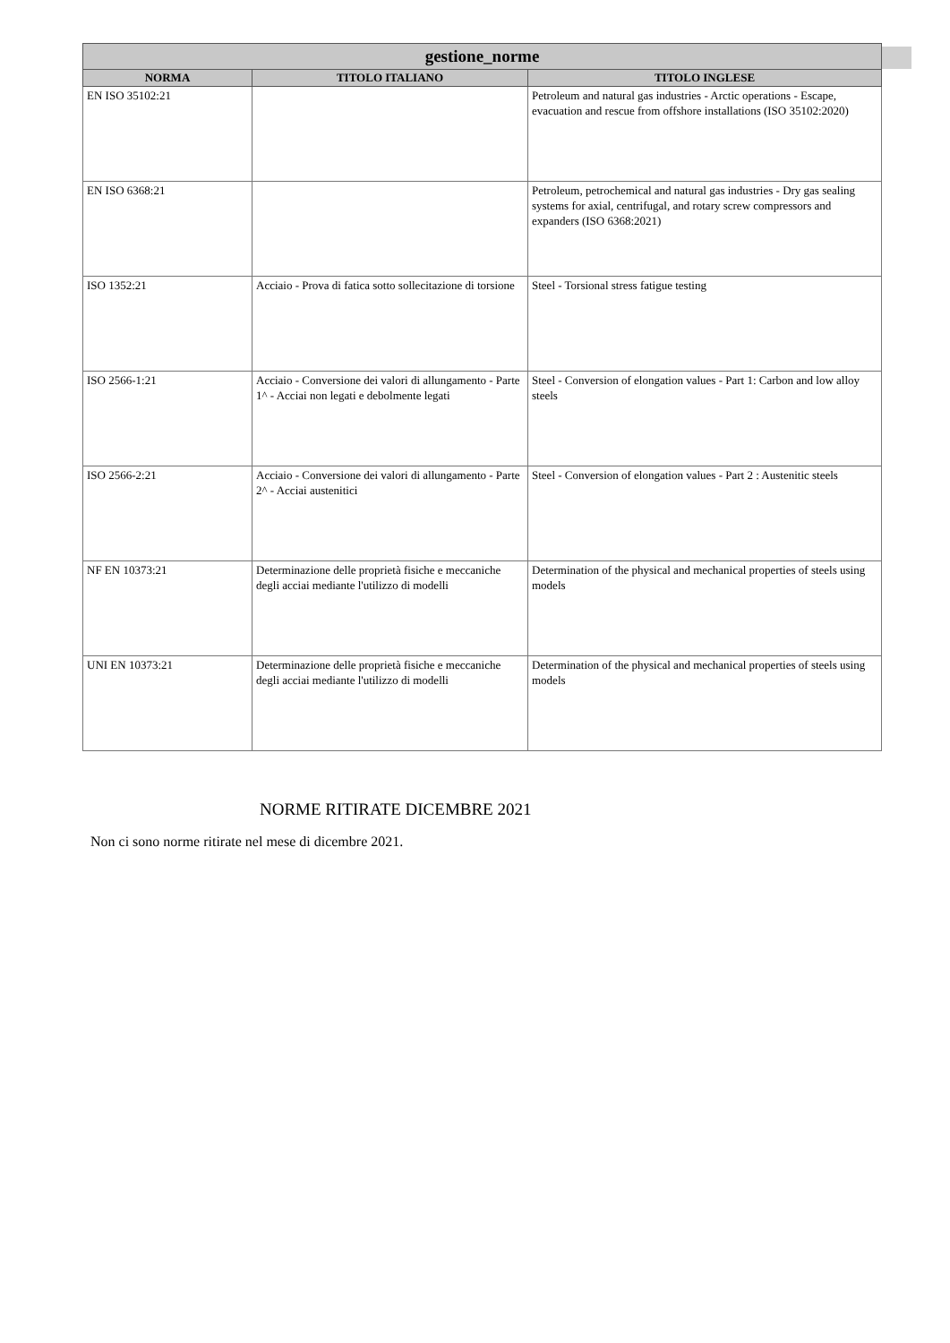| gestione_norme | | |
| --- | --- | --- |
| NORMA | TITOLO ITALIANO | TITOLO INGLESE |
| EN ISO 35102:21 | | Petroleum and natural gas industries - Arctic operations - Escape, evacuation and rescue from offshore installations (ISO 35102:2020) |
| EN ISO 6368:21 | | Petroleum, petrochemical and natural gas industries - Dry gas sealing systems for axial, centrifugal, and rotary screw compressors and expanders (ISO 6368:2021) |
| ISO 1352:21 | Acciaio - Prova di fatica sotto sollecitazione di torsione | Steel - Torsional stress fatigue testing |
| ISO 2566-1:21 | Acciaio - Conversione dei valori di allungamento - Parte 1^ - Acciai non legati e debolmente legati | Steel - Conversion of elongation values - Part 1: Carbon and low alloy steels |
| ISO 2566-2:21 | Acciaio - Conversione dei valori di allungamento - Parte 2^ - Acciai austenitici | Steel - Conversion of elongation values - Part 2 : Austenitic steels |
| NF EN 10373:21 | Determinazione delle proprietà fisiche e meccaniche degli acciai mediante l'utilizzo di modelli | Determination of the physical and mechanical properties of steels using models |
| UNI EN 10373:21 | Determinazione delle proprietà fisiche e meccaniche degli acciai mediante l'utilizzo di modelli | Determination of the physical and mechanical properties of steels using models |
NORME RITIRATE DICEMBRE 2021
Non ci sono norme ritirate nel mese di dicembre 2021.